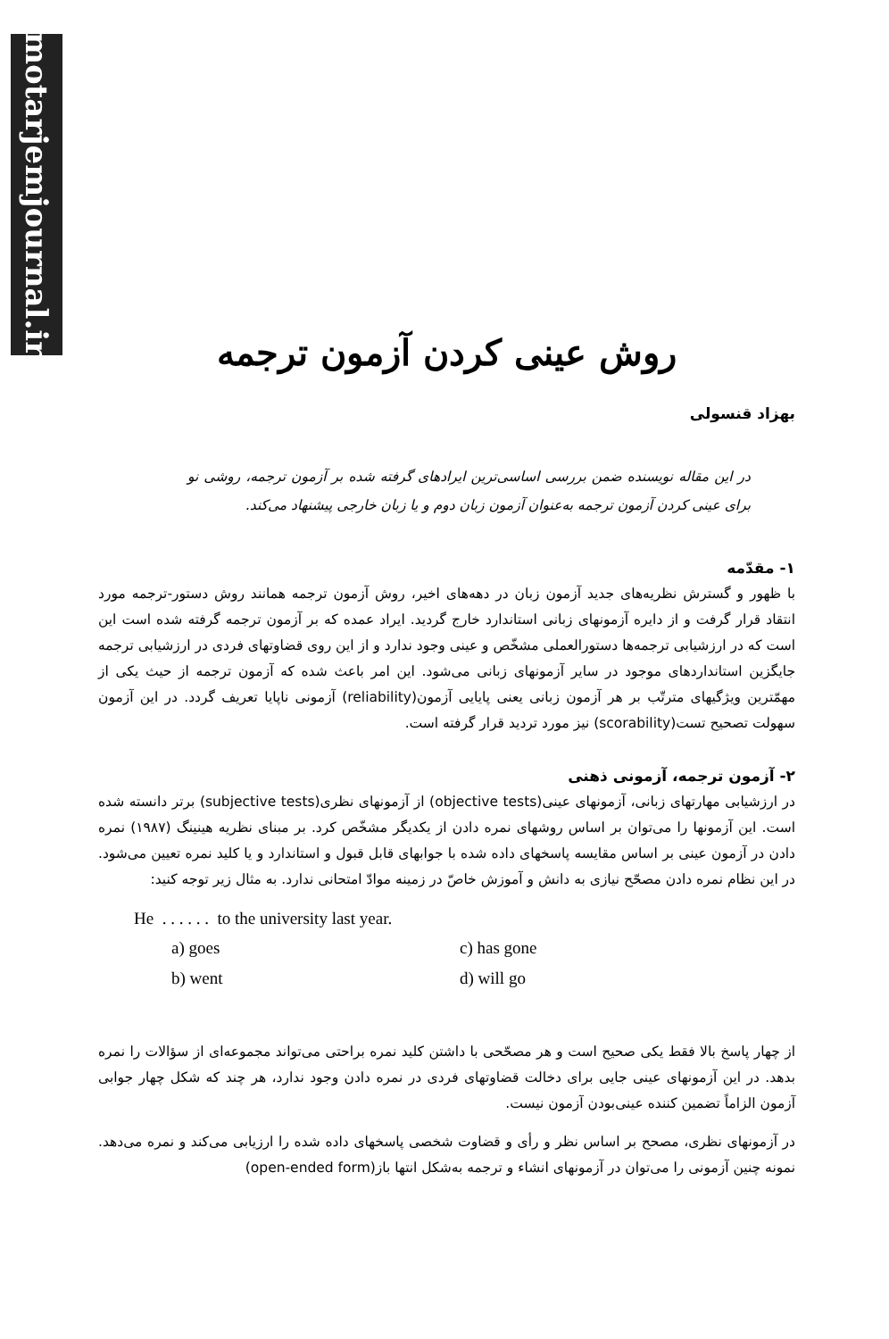motarjemjournal.ir
روش عینی کردن آزمون ترجمه
بهزاد قنسولی
در این مقاله نویسنده ضمن بررسی اساسی‌ترین ایرادهای گرفته شده بر آزمون ترجمه، روشی نو برای عینی کردن آزمون ترجمه به‌عنوان آزمون زبان دوم و یا زبان خارجی پیشنهاد می‌کند.
۱- مقدّمه
با ظهور و گسترش نظریه‌های جدید آزمون زبان در دهه‌های اخیر، روش آزمون ترجمه همانند روش دستور-ترجمه مورد انتقاد قرار گرفت و از دایره آزمونهای زبانی استاندارد خارج گردید. ایراد عمده که بر آزمون ترجمه گرفته شده است این است که در ارزشیابی ترجمه‌ها دستورالعملی مشخّص و عینی وجود ندارد و از این روی قضاوتهای فردی در ارزشیابی ترجمه جایگزین استانداردهای موجود در سایر آزمونهای زبانی می‌شود. این امر باعث شده که آزمون ترجمه از حیث یکی از مهمّترین ویژگیهای مترتّب بر هر آزمون زبانی یعنی پایایی آزمون(reliability) آزمونی ناپایا تعریف گردد. در این آزمون سهولت تصحیح تست(scorability) نیز مورد تردید قرار گرفته است.
۲- آزمون ترجمه، آزمونی ذهنی
در ارزشیابی مهارتهای زبانی، آزمونهای عینی(objective tests) از آزمونهای نظری(subjective tests) برتر دانسته شده است. این آزمونها را می‌توان بر اساس روشهای نمره دادن از یکدیگر مشخّص کرد. بر مبنای نظریه هینینگ (۱۹۸۷) نمره دادن در آزمون عینی بر اساس مقایسه پاسخهای داده شده با جوابهای قابل قبول و استاندارد و یا کلید نمره تعیین می‌شود. در این نظام نمره دادن مصحّح نیازی به دانش و آموزش خاصّ در زمینه موادّ امتحانی ندارد. به مثال زیر توجه کنید:
He . . . . . . to the university last year.
| a) goes | c) has gone |
| b) went | d) will go |
از چهار پاسخ بالا فقط یکی صحیح است و هر مصحّحی با داشتن کلید نمره براحتی می‌تواند مجموعه‌ای از سؤالات را نمره بدهد. در این آزمونهای عینی جایی برای دخالت قضاوتهای فردی در نمره دادن وجود ندارد، هر چند که شکل چهار جوابی آزمون الزاماً تضمین کننده عینی‌بودن آزمون نیست.
در آزمونهای نظری، مصحح بر اساس نظر و رأی و قضاوت شخصی پاسخهای داده شده را ارزیابی می‌کند و نمره می‌دهد. نمونه چنین آزمونی را می‌توان در آزمونهای انشاء و ترجمه به‌شکل انتها باز(open-ended form)